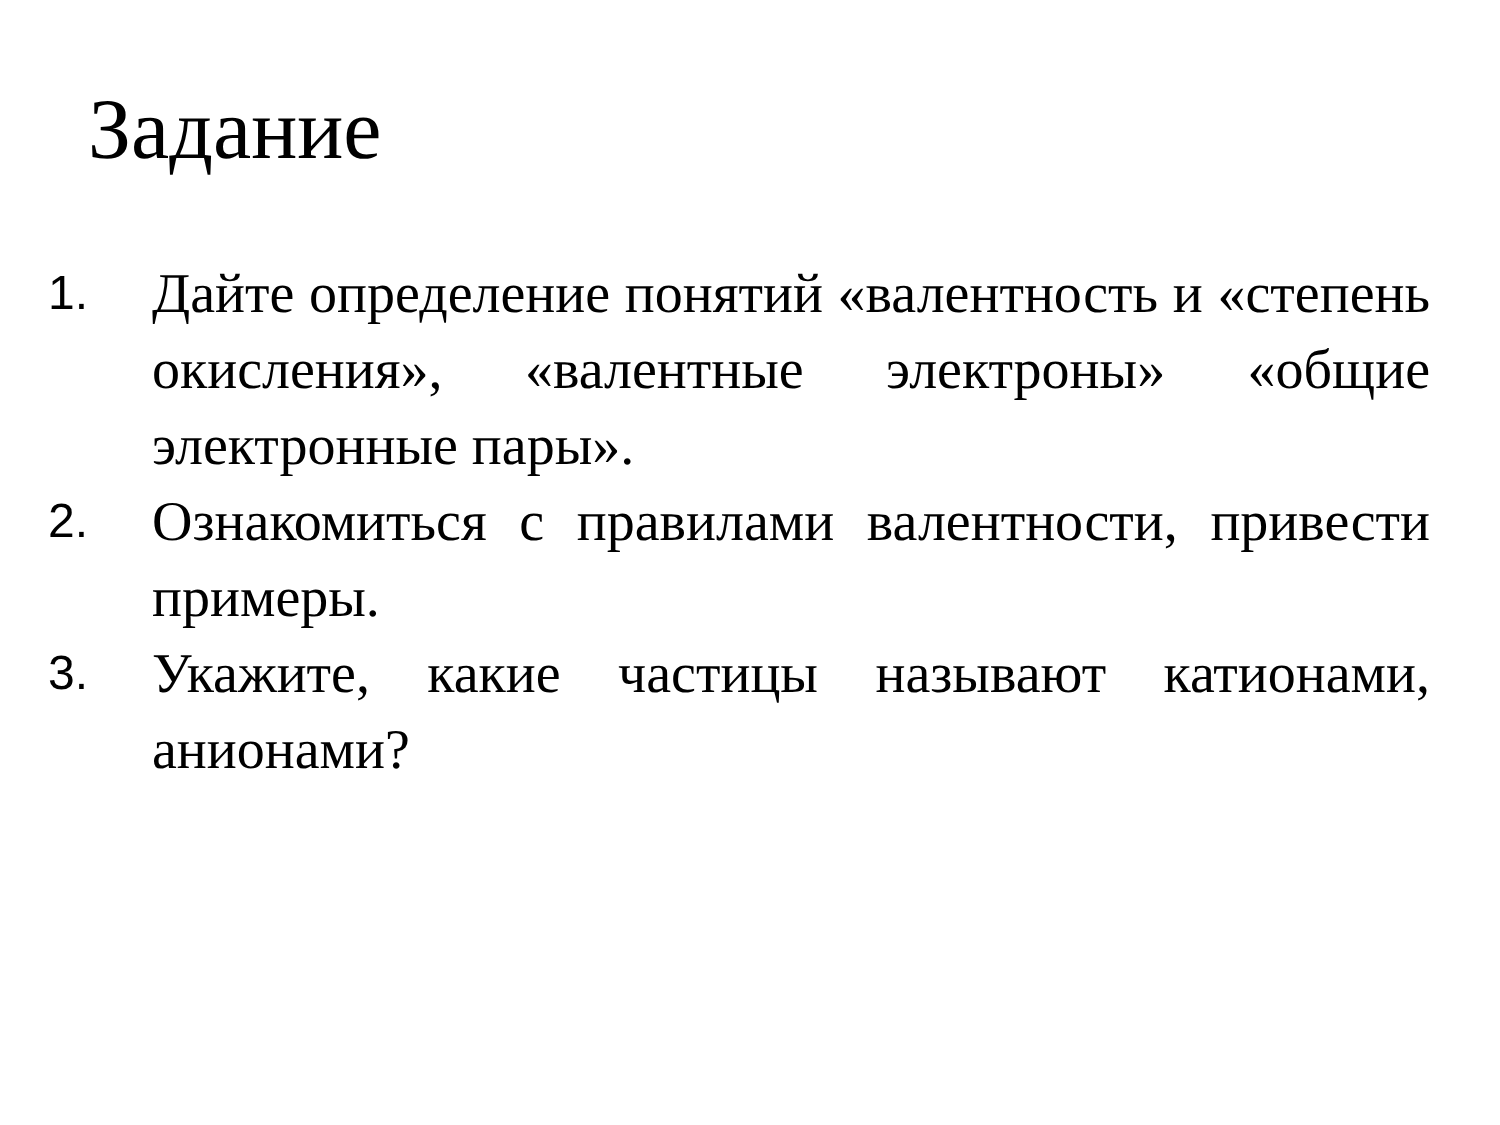Задание
1. Дайте определение понятий «валентность и «степень окисления», «валентные электроны» «общие электронные пары».
2. Ознакомиться с правилами валентности, привести примеры.
3. Укажите, какие частицы называют катионами, анионами?